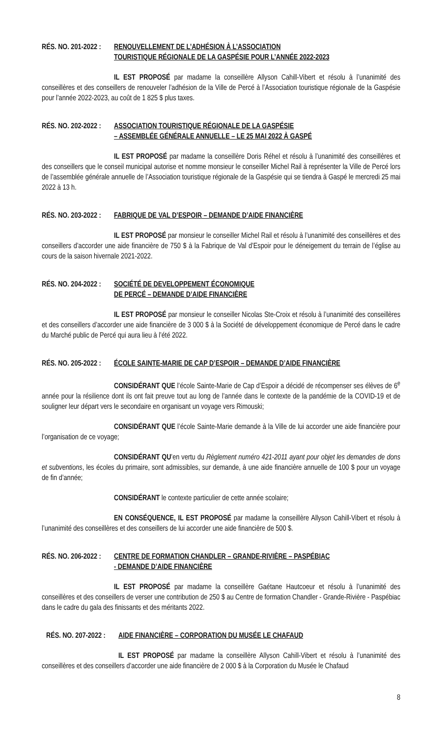RÉS. NO. 201-2022 : RENOUVELLEMENT DE L’ADHÉSION À L’ASSOCIATION
TOURISTIQUE RÉGIONALE DE LA GASPÉSIE POUR L’ANNÉE 2022-2023
IL EST PROPOSÉ par madame la conseillère Allyson Cahill-Vibert et résolu à l’unanimité des conseillères et des conseillers de renouveler l’adhésion de la Ville de Percé à l’Association touristique régionale de la Gaspésie pour l’année 2022-2023, au coût de 1 825 $ plus taxes.
RÉS. NO. 202-2022 : ASSOCIATION TOURISTIQUE RÉGIONALE DE LA GASPÉSIE
– ASSEMBLÉE GÉNÉRALE ANNUELLE – LE 25 MAI 2022 À GASPÉ
IL EST PROPOSÉ par madame la conseillère Doris Réhel et résolu à l’unanimité des conseillères et des conseillers que le conseil municipal autorise et nomme monsieur le conseiller Michel Rail à représenter la Ville de Percé lors de l’assemblée générale annuelle de l’Association touristique régionale de la Gaspésie qui se tiendra à Gaspé le mercredi 25 mai 2022 à 13 h.
RÉS. NO. 203-2022 : FABRIQUE DE VAL D’ESPOIR – DEMANDE D’AIDE FINANCIÈRE
IL EST PROPOSÉ par monsieur le conseiller Michel Rail et résolu à l’unanimité des conseillères et des conseillers d’accorder une aide financière de 750 $ à la Fabrique de Val d’Espoir pour le déneigement du terrain de l’église au cours de la saison hivernale 2021-2022.
RÉS. NO. 204-2022 : SOCIÉTÉ DE DEVELOPPEMENT ÉCONOMIQUE
DE PERCÉ – DEMANDE D’AIDE FINANCIÈRE
IL EST PROPOSÉ par monsieur le conseiller Nicolas Ste-Croix et résolu à l’unanimité des conseillères et des conseillers d’accorder une aide financière de 3 000 $ à la Société de développement économique de Percé dans le cadre du Marché public de Percé qui aura lieu à l’été 2022.
RÉS. NO. 205-2022 : ÉCOLE SAINTE-MARIE DE CAP D’ESPOIR – DEMANDE D’AIDE FINANCIÈRE
CONSIDÉRANT QUE l’école Sainte-Marie de Cap d’Espoir a décidé de récompenser ses élèves de 6<sup>e</sup> année pour la résilience dont ils ont fait preuve tout au long de l’année dans le contexte de la pandémie de la COVID-19 et de souligner leur départ vers le secondaire en organisant un voyage vers Rimouski;
CONSIDÉRANT QUE l’école Sainte-Marie demande à la Ville de lui accorder une aide financière pour l’organisation de ce voyage;
CONSIDÉRANT QU’en vertu du Règlement numéro 421-2011 ayant pour objet les demandes de dons et subventions, les écoles du primaire, sont admissibles, sur demande, à une aide financière annuelle de 100 $ pour un voyage de fin d’année;
CONSIDÉRANT le contexte particulier de cette année scolaire;
EN CONSÉQUENCE, IL EST PROPOSÉ par madame la conseillère Allyson Cahill-Vibert et résolu à l’unanimité des conseillères et des conseillers de lui accorder une aide financière de 500 $.
RÉS. NO. 206-2022 : CENTRE DE FORMATION CHANDLER – GRANDE-RIVIÈRE – PASPÉBIAC
- DEMANDE D’AIDE FINANCIÈRE
IL EST PROPOSÉ par madame la conseillère Gaétane Hautcoeur et résolu à l’unanimité des conseillères et des conseillers de verser une contribution de 250 $ au Centre de formation Chandler - Grande-Rivière - Paspébiac dans le cadre du gala des finissants et des méritants 2022.
RÉS. NO. 207-2022 : AIDE FINANCIÈRE – CORPORATION DU MUSÉE LE CHAFAUD
IL EST PROPOSÉ par madame la conseillère Allyson Cahill-Vibert et résolu à l’unanimité des conseillères et des conseillers d’accorder une aide financière de 2 000 $ à la Corporation du Musée le Chafaud
8